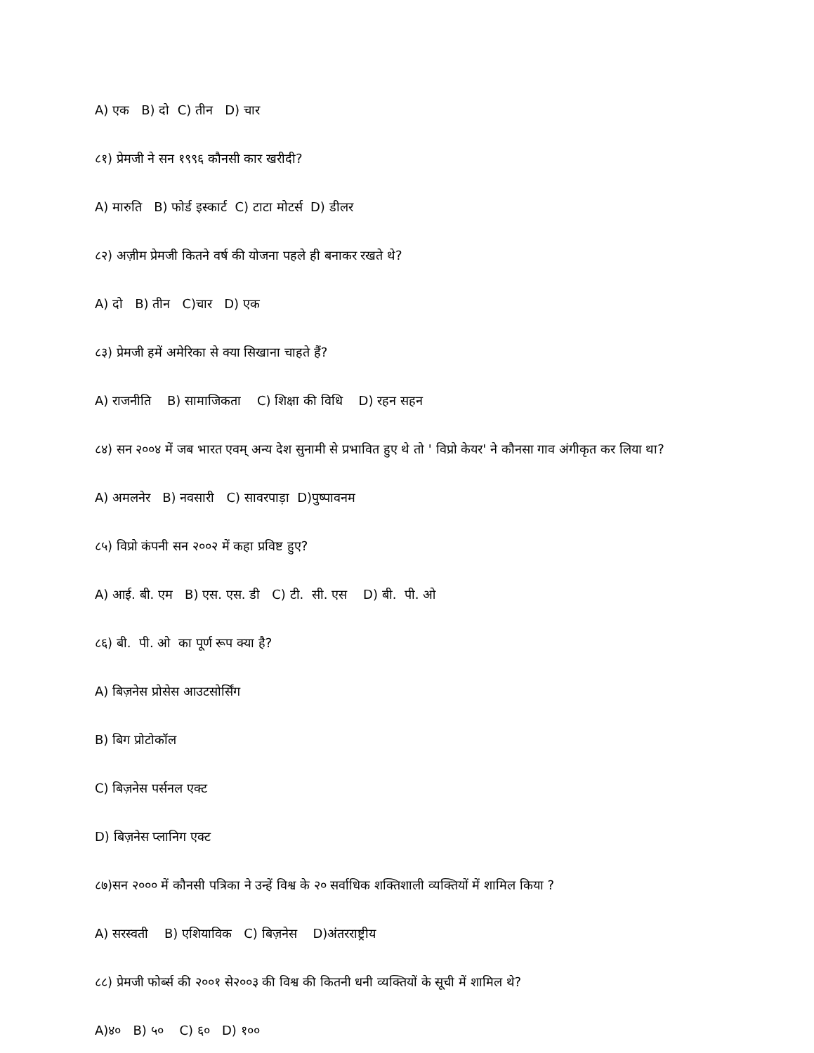A) एक B) दो C) तीन D) चार
८१) प्रेमजी ने सन १९९६ कौनसी कार खरीदी?
A) मारुति B) फोर्ड इस्कार्ट C) टाटा मोटर्स D) डीलर
८२) अज़ीम प्रेमजी कितने वर्ष की योजना पहले ही बनाकर रखते थे?
A) दो B) तीन C)चार D) एक
८३) प्रेमजी हमें अमेरिका से क्या सिखाना चाहते हैं?
A) राजनीति B) सामाजिकता C) शिक्षा की विधि D) रहन सहन
८४) सन २००४ में जब भारत एवम् अन्य देश सुनामी से प्रभावित हुए थे तो ' विप्रो केयर' ने कौनसा गाव अंगीकृत कर लिया था?
A) अमलनेर B) नवसारी C) सावरपाड़ा D)पुष्पावनम
८५) विप्रो कंपनी सन २००२ में कहा प्रविष्ट हुए?
A) आई. बी. एम B) एस. एस. डी C) टी. सी. एस D) बी. पी. ओ
८६) बी. पी. ओ का पूर्ण रूप क्या है?
A) बिज़नेस प्रोसेस आउटसोर्सिंग
B) बिग प्रोटोकॉल
C) बिज़नेस पर्सनल एक्ट
D) बिज़नेस प्लानिग एक्ट
८७)सन २००० में कौनसी पत्रिका ने उन्हें विश्व के २० सर्वाधिक शक्तिशाली व्यक्तियों में शामिल किया ?
A) सरस्वती B) एशियाविक C) बिज़नेस D)अंतरराष्ट्रीय
८८) प्रेमजी फोर्ब्स की २००१ से२००३ की विश्व की कितनी धनी व्यक्तियों के सूची में शामिल थे?
A)४० B) ५० C) ६० D) १००